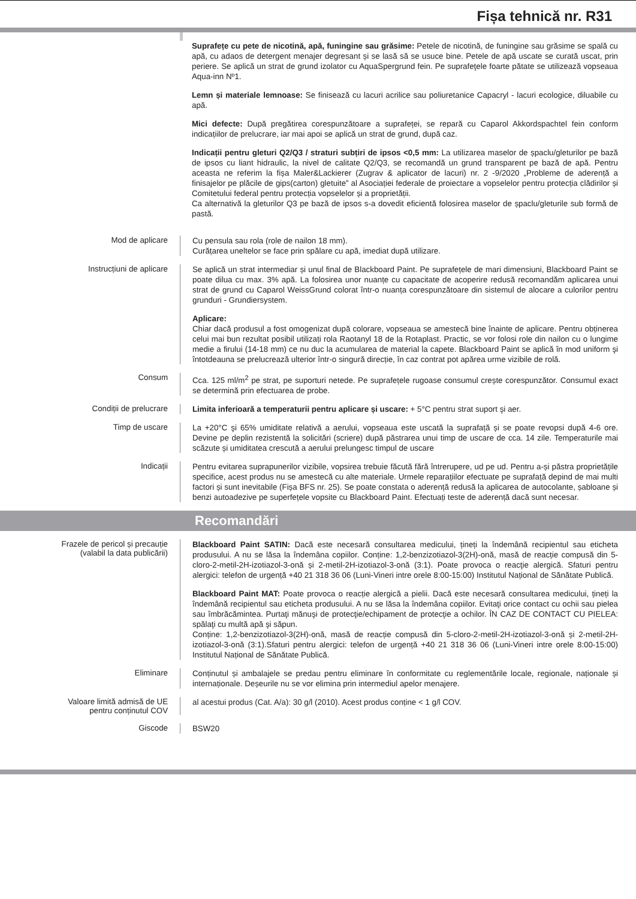Fișa tehnică nr. R31
Suprafețe cu pete de nicotină, apă, funingine sau grăsime: Petele de nicotină, de funingine sau grăsime se spală cu apă, cu adaos de detergent menajer degresant și se lasă să se usuce bine. Petele de apă uscate se curată uscat, prin periere. Se aplică un strat de grund izolator cu AquaSpergrund fein. Pe suprafeţele foarte pătate se utilizează vopseaua Aqua-inn Nº1.
Lemn și materiale lemnoase: Se finisează cu lacuri acrilice sau poliuretanice Capacryl - lacuri ecologice, diluabile cu apă.
Mici defecte: După pregătirea corespunzătoare a suprafeței, se repară cu Caparol Akkordspachtel fein conform indicațiilor de prelucrare, iar mai apoi se aplică un strat de grund, după caz.
Indicații pentru gleturi Q2/Q3 / straturi subțiri de ipsos <0,5 mm: La utilizarea maselor de șpaclu/gleturilor pe bază de ipsos cu liant hidraulic, la nivel de calitate Q2/Q3, se recomandă un grund transparent pe bază de apă. Pentru aceasta ne referim la fișa Maler&Lackierer (Zugrav & aplicator de lacuri) nr. 2 -9/2020 „Probleme de aderență a finisajelor pe plăcile de gips(carton) gletuite” al Asociației federale de proiectare a vopselelor pentru protecția clădirilor și Comitetului federal pentru protecția vopselelor și a proprietății.
Ca alternativă la gleturilor Q3 pe bază de ipsos s-a dovedit eficientă folosirea maselor de șpaclu/gleturile sub formă de pastă.
Mod de aplicare
Cu pensula sau rola (role de nailon 18 mm).
Curățarea uneltelor se face prin spălare cu apă, imediat după utilizare.
Instrucțiuni de aplicare
Se aplică un strat intermediar și unul final de Blackboard Paint. Pe suprafețele de mari dimensiuni, Blackboard Paint se poate dilua cu max. 3% apă. La folosirea unor nuanțe cu capacitate de acoperire redusă recomandăm aplicarea unui strat de grund cu Caparol WeissGrund colorat într-o nuanța corespunzătoare din sistemul de alocare a culorilor pentru grunduri - Grundiersystem.
Aplicare:
Chiar dacă produsul a fost omogenizat după colorare, vopseaua se amestecă bine înainte de aplicare. Pentru obținerea celui mai bun rezultat posibil utilizați rola Raotanyl 18 de la Rotaplast. Practic, se vor folosi role din nailon cu o lungime medie a firului (14-18 mm) ce nu duc la acumularea de material la capete. Blackboard Paint se aplică în mod uniform şi întotdeauna se prelucrează ulterior într-o singură direcție, în caz contrat pot apărea urme vizibile de rolă.
Consum
Cca. 125 ml/m<sup>2</sup> pe strat, pe suporturi netede. Pe suprafețele rugoase consumul crește corespunzător. Consumul exact se determină prin efectuarea de probe.
Condiții de prelucrare
Limita inferioară a temperaturii pentru aplicare și uscare: + 5°C pentru strat suport şi aer.
Timp de uscare
La +20°C şi 65% umiditate relativă a aerului, vopseaua este uscată la suprafață și se poate revopsi după 4-6 ore. Devine pe deplin rezistentă la solicitări (scriere) după păstrarea unui timp de uscare de cca. 14 zile. Temperaturile mai scăzute și umiditatea crescută a aerului prelungesc timpul de uscare
Indicații
Pentru evitarea suprapunerilor vizibile, vopsirea trebuie făcută fără întrerupere, ud pe ud. Pentru a-și păstra proprietățile specifice, acest produs nu se amestecă cu alte materiale. Urmele reparațiilor efectuate pe suprafață depind de mai multi factori și sunt inevitabile (Fișa BFS nr. 25). Se poate constata o aderență redusă la aplicarea de autocolante, șabloane și benzi autoadezive pe superfețele vopsite cu Blackboard Paint. Efectuați teste de aderență dacă sunt necesar.
Recomandări
Frazele de pericol și precauție
(valabil la data publicării)
Blackboard Paint SATIN: Dacă este necesară consultarea medicului, țineți la îndemână recipientul sau eticheta produsului. A nu se lăsa la îndemâna copiilor. Conține: 1,2-benzizotiazol-3(2H)-onă, masă de reacție compusă din 5-cloro-2-metil-2H-izotiazol-3-onă și 2-metil-2H-izotiazol-3-onă (3:1). Poate provoca o reacţie alergică. Sfaturi pentru alergici: telefon de urgență +40 21 318 36 06 (Luni-Vineri intre orele 8:00-15:00) Institutul Național de Sănătate Publică.
Blackboard Paint MAT: Poate provoca o reacție alergică a pielii. Dacă este necesară consultarea medicului, țineți la îndemână recipientul sau eticheta produsului. A nu se lăsa la îndemâna copiilor. Evitaţi orice contact cu ochii sau pielea sau îmbrăcămintea. Purtaţi mănuşi de protecţie/echipament de protecţie a ochilor. ÎN CAZ DE CONTACT CU PIELEA: spălaţi cu multă apă şi săpun.
Conține: 1,2-benzizotiazol-3(2H)-onă, masă de reacție compusă din 5-cloro-2-metil-2H-izotiazol-3-onă și 2-metil-2H-izotiazol-3-onă (3:1).Sfaturi pentru alergici: telefon de urgență +40 21 318 36 06 (Luni-Vineri intre orele 8:00-15:00) Institutul Național de Sănătate Publică.
Eliminare
Conținutul și ambalajele se predau pentru eliminare în conformitate cu reglementările locale, regionale, naționale și internaționale. Deșeurile nu se vor elimina prin intermediul apelor menajere.
Valoare limită admisă de UE
pentru conținutul COV
al acestui produs (Cat. A/a): 30 g/l (2010). Acest produs conține < 1 g/l COV.
Giscode
BSW20